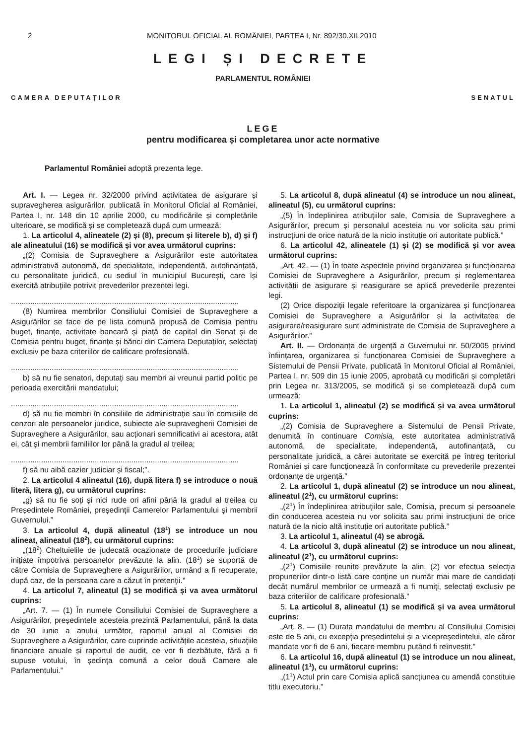2 MONITORUL OFICIAL AL ROMÂNIEI, PARTEA I, Nr. 892/30.XII.2010
LEGI ȘI DECRETE
PARLAMENTUL ROMÂNIEI
CAMERA DEPUTAȚILOR SENATUL
LEGE
pentru modificarea și completarea unor acte normative
Parlamentul României adoptă prezenta lege.
Art. I. — Legea nr. 32/2000 privind activitatea de asigurare și supravegherea asigurărilor, publicată în Monitorul Oficial al României, Partea I, nr. 148 din 10 aprilie 2000, cu modificările și completările ulterioare, se modifică și se completează după cum urmează:
1. La articolul 4, alineatele (2) și (8), precum și literele b), d) și f) ale alineatului (16) se modifică și vor avea următorul cuprins:
„(2) Comisia de Supraveghere a Asigurărilor este autoritatea administrativă autonomă, de specialitate, independentă, autofinanțată, cu personalitate juridică, cu sediul în municipiul București, care își exercită atribuțiile potrivit prevederilor prezentei legi.
..........................................................................................................
(8) Numirea membrilor Consiliului Comisiei de Supraveghere a Asigurărilor se face de pe lista comună propusă de Comisia pentru buget, finanțe, activitate bancară și piață de capital din Senat și de Comisia pentru buget, finanțe și bănci din Camera Deputaților, selectați exclusiv pe baza criteriilor de calificare profesională.
..........................................................................................................
b) să nu fie senatori, deputați sau membri ai vreunui partid politic pe perioada exercitării mandatului;
..........................................................................................................
d) să nu fie membri în consiliile de administrație sau în comisiile de cenzori ale persoanelor juridice, subiecte ale supravegherii Comisiei de Supraveghere a Asigurărilor, sau acționari semnificativi ai acestora, atât ei, cât și membrii familiilor lor până la gradul al treilea;
..........................................................................................................
f) să nu aibă cazier judiciar și fiscal;”.
2. La articolul 4 alineatul (16), după litera f) se introduce o nouă literă, litera g), cu următorul cuprins:
„g) să nu fie soți și nici rude ori afini până la gradul al treilea cu Președintele României, președinții Camerelor Parlamentului și membrii Guvernului.”
3. La articolul 4, după alineatul (18<sup>1</sup>) se introduce un nou alineat, alineatul (18<sup>2</sup>), cu următorul cuprins:
„(18<sup>2</sup>) Cheltuielile de judecată ocazionate de procedurile judiciare inițiate împotriva persoanelor prevăzute la alin. (18<sup>1</sup>) se suportă de către Comisia de Supraveghere a Asigurărilor, urmând a fi recuperate, după caz, de la persoana care a căzut în pretenții.”
4. La articolul 7, alineatul (1) se modifică și va avea următorul cuprins:
„Art. 7. — (1) În numele Consiliului Comisiei de Supraveghere a Asigurărilor, președintele acesteia prezintă Parlamentului, până la data de 30 iunie a anului următor, raportul anual al Comisiei de Supraveghere a Asigurărilor, care cuprinde activitățile acesteia, situațiile financiare anuale și raportul de audit, ce vor fi dezbătute, fără a fi supuse votului, în ședința comună a celor două Camere ale Parlamentului.”
5. La articolul 8, după alineatul (4) se introduce un nou alineat, alineatul (5), cu următorul cuprins:
„(5) În îndeplinirea atribuțiilor sale, Comisia de Supraveghere a Asigurărilor, precum și personalul acesteia nu vor solicita sau primi instrucțiuni de orice natură de la nicio instituție ori autoritate publică.”
6. La articolul 42, alineatele (1) și (2) se modifică și vor avea următorul cuprins:
„Art. 42. — (1) În toate aspectele privind organizarea și funcționarea Comisiei de Supraveghere a Asigurărilor, precum și reglementarea activității de asigurare și reasigurare se aplică prevederile prezentei legi.
(2) Orice dispoziții legale referitoare la organizarea și funcționarea Comisiei de Supraveghere a Asigurărilor și la activitatea de asigurare/reasigurare sunt administrate de Comisia de Supraveghere a Asigurărilor.”
Art. II. — Ordonanța de urgență a Guvernului nr. 50/2005 privind înființarea, organizarea și funcționarea Comisiei de Supraveghere a Sistemului de Pensii Private, publicată în Monitorul Oficial al României, Partea I, nr. 509 din 15 iunie 2005, aprobată cu modificări și completări prin Legea nr. 313/2005, se modifică și se completează după cum urmează:
1. La articolul 1, alineatul (2) se modifică și va avea următorul cuprins:
„(2) Comisia de Supraveghere a Sistemului de Pensii Private, denumită în continuare Comisia, este autoritatea administrativă autonomă, de specialitate, independentă, autofinanțată, cu personalitate juridică, a cărei autoritate se exercită pe întreg teritoriul României și care funcționează în conformitate cu prevederile prezentei ordonanțe de urgență.”
2. La articolul 1, după alineatul (2) se introduce un nou alineat, alineatul (2<sup>1</sup>), cu următorul cuprins:
„(2<sup>1</sup>) În îndeplinirea atribuțiilor sale, Comisia, precum și persoanele din conducerea acesteia nu vor solicita sau primi instrucțiuni de orice natură de la nicio altă instituție ori autoritate publică.”
3. La articolul 1, alineatul (4) se abrogă.
4. La articolul 3, după alineatul (2) se introduce un nou alineat, alineatul (2<sup>1</sup>), cu următorul cuprins:
„(2<sup>1</sup>) Comisiile reunite prevăzute la alin. (2) vor efectua selecția propunerilor dintr-o listă care conține un număr mai mare de candidați decât numărul membrilor ce urmează a fi numiți, selectați exclusiv pe baza criteriilor de calificare profesională.”
5. La articolul 8, alineatul (1) se modifică și va avea următorul cuprins:
„Art. 8. — (1) Durata mandatului de membru al Consiliului Comisiei este de 5 ani, cu excepția președintelui și a vicepreședintelui, ale căror mandate vor fi de 6 ani, fiecare membru putând fi reînvestit.”
6. La articolul 16, după alineatul (1) se introduce un nou alineat, alineatul (1<sup>1</sup>), cu următorul cuprins:
„(1<sup>1</sup>) Actul prin care Comisia aplică sancțiunea cu amendă constituie titlu executoriu.”